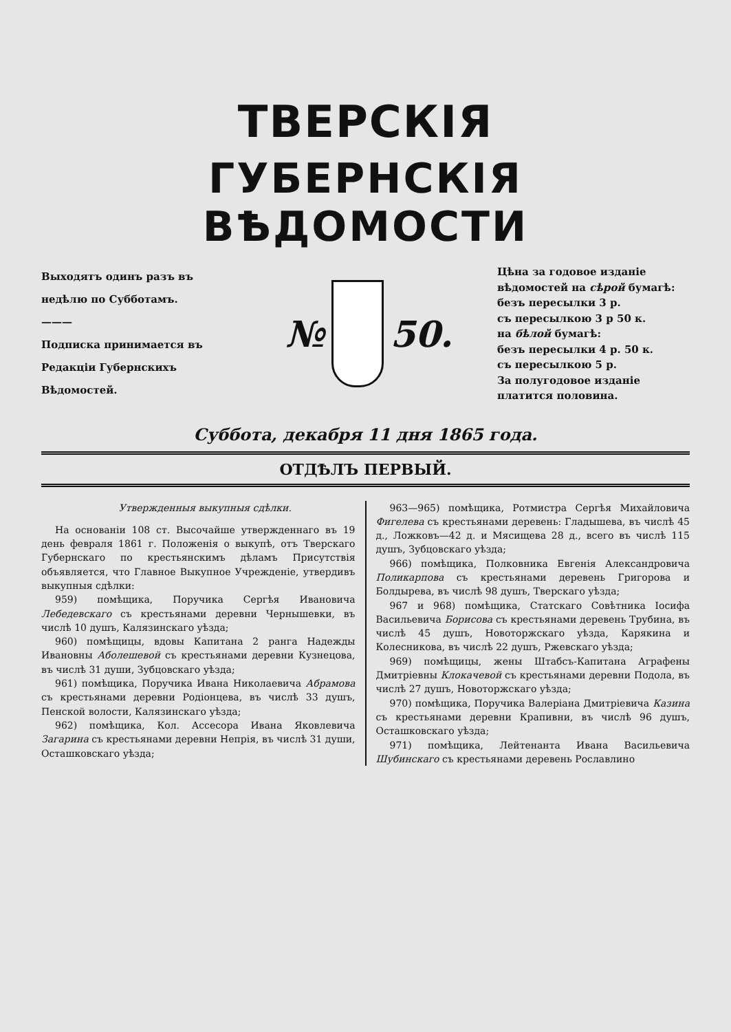ТВЕРСКІЯ
ГУБЕРНСКІЯ ВѢДОМОСТИ
Выходятъ одинъ разъ въ недѣлю по Субботамъ.
———
Подписка принимается въ Редакціи Губернскихъ Вѣдомостей.
№ 50.
Цѣна за годовое изданіе вѣдомостей на сѣрой бумагѣ:
безъ пересылки 3 р.
съ пересылкою 3 р 50 к.
на бѣлой бумагѣ:
безъ пересылки 4 р. 50 к.
съ пересылкою 5 р.
За полугодовое изданіе платится половина.
Суббота, декабря 11 дня 1865 года.
ОТДѢЛЪ ПЕРВЫЙ.
Утвержденныя выкупныя сдѣлки.
На основаніи 108 ст. Высочайше утвержденнаго въ 19 день февраля 1861 г. Положенія о выкупѣ, отъ Тверскаго Губернскаго по крестьянскимъ дѣламъ Присутствія объявляется, что Главное Выкупное Учрежденіе, утвердивъ выкупныя сдѣлки:
959) помѣщика, Поручика Сергѣя Ивановича Лебедевскаго съ крестьянами деревни Чернышевки, въ числѣ 10 душъ, Калязинскаго уѣзда;
960) помѣщицы, вдовы Капитана 2 ранга Надежды Ивановны Аболешевой съ крестьянами деревни Кузнецова, въ числѣ 31 души, Зубцовскаго уѣзда;
961) помѣщика, Поручика Ивана Николаевича Абрамова съ крестьянами деревни Родіонцева, въ числѣ 33 душъ, Пенской волости, Калязинскаго уѣзда;
962) помѣщика, Кол. Ассесора Ивана Яковлевича Загарина съ крестьянами деревни Непрія, въ числѣ 31 души, Осташковскаго уѣзда;
963—965) помѣщика, Ротмистра Сергѣя Михайловича Фигелева съ крестьянами деревень: Гладышева, въ числѣ 45 д., Ложковъ—42 д. и Мясищева 28 д., всего въ числѣ 115 душъ, Зубцовскаго уѣзда;
966) помѣщика, Полковника Евгенія Александровича Поликарпова съ крестьянами деревень Григорова и Болдырева, въ числѣ 98 душъ, Тверскаго уѣзда;
967 и 968) помѣщика, Статскаго Совѣтника Іосифа Васильевича Борисова съ крестьянами деревень Трубина, въ числѣ 45 душъ, Новоторжскаго уѣзда, Карякина и Колесникова, въ числѣ 22 душъ, Ржевскаго уѣзда;
969) помѣщицы, жены Штабсъ-Капитана Аграфены Дмитріевны Клокачевой съ крестьянами деревни Подола, въ числѣ 27 душъ, Новоторжскаго уѣзда;
970) помѣщика, Поручика Валеріана Дмитріевича Казина съ крестьянами деревни Крапивни, въ числѣ 96 душъ, Осташковскаго уѣзда;
971) помѣщика, Лейтенанта Ивана Васильевича Шубинскаго съ крестьянами деревень Рославлино